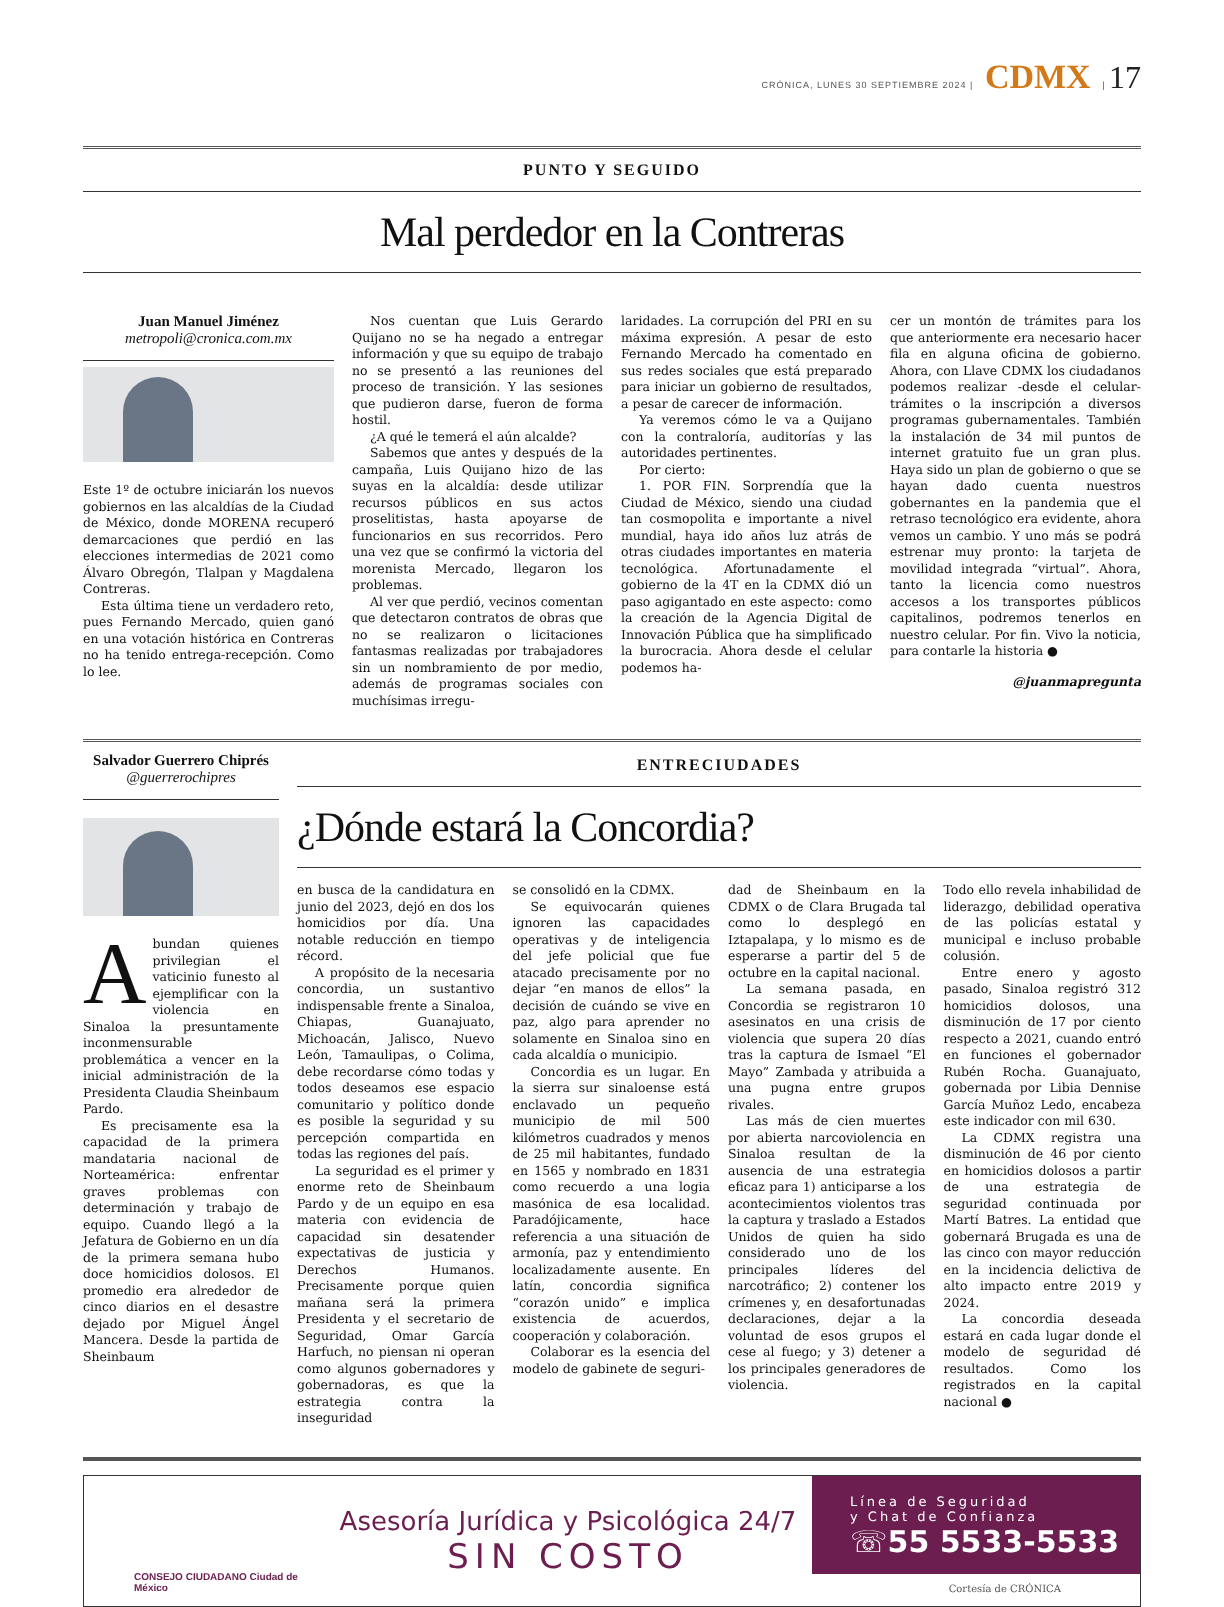CRÓNICA, LUNES 30 SEPTIEMBRE 2024 | CDMX | 17
PUNTO Y SEGUIDO
Mal perdedor en la Contreras
Juan Manuel Jiménez
metropoli@cronica.com.mx
Este 1º de octubre iniciarán los nuevos gobiernos en las alcaldías de la Ciudad de México, donde MORENA recuperó demarcaciones que perdió en las elecciones intermedias de 2021 como Álvaro Obregón, Tlalpan y Magdalena Contreras.
Esta última tiene un verdadero reto, pues Fernando Mercado, quien ganó en una votación histórica en Contreras no ha tenido entrega-recepción. Como lo lee.
Nos cuentan que Luis Gerardo Quijano no se ha negado a entregar información y que su equipo de trabajo no se presentó a las reuniones del proceso de transición. Y las sesiones que pudieron darse, fueron de forma hostil.
¿A qué le temerá el aún alcalde?
Sabemos que antes y después de la campaña, Luis Quijano hizo de las suyas en la alcaldía: desde utilizar recursos públicos en sus actos proselitistas, hasta apoyarse de funcionarios en sus recorridos. Pero una vez que se confirmó la victoria del morenista Mercado, llegaron los problemas.
Al ver que perdió, vecinos comentan que detectaron contratos de obras que no se realizaron o licitaciones fantasmas realizadas por trabajadores sin un nombramiento de por medio, además de programas sociales con muchísimas irregu-
laridades. La corrupción del PRI en su máxima expresión. A pesar de esto Fernando Mercado ha comentado en sus redes sociales que está preparado para iniciar un gobierno de resultados, a pesar de carecer de información.
Ya veremos cómo le va a Quijano con la contraloría, auditorías y las autoridades pertinentes.
Por cierto:
1. POR FIN. Sorprendía que la Ciudad de México, siendo una ciudad tan cosmopolita e importante a nivel mundial, haya ido años luz atrás de otras ciudades importantes en materia tecnológica. Afortunadamente el gobierno de la 4T en la CDMX dió un paso agigantado en este aspecto: como la creación de la Agencia Digital de Innovación Pública que ha simplificado la burocracia. Ahora desde el celular podemos ha-
cer un montón de trámites para los que anteriormente era necesario hacer fila en alguna oficina de gobierno. Ahora, con Llave CDMX los ciudadanos podemos realizar -desde el celular- trámites o la inscripción a diversos programas gubernamentales. También la instalación de 34 mil puntos de internet gratuito fue un gran plus. Haya sido un plan de gobierno o que se hayan dado cuenta nuestros gobernantes en la pandemia que el retraso tecnológico era evidente, ahora vemos un cambio. Y uno más se podrá estrenar muy pronto: la tarjeta de movilidad integrada “virtual”. Ahora, tanto la licencia como nuestros accesos a los transportes públicos capitalinos, podremos tenerlos en nuestro celular. Por fin. Vivo la noticia, para contarle la historia ●
@juanmapregunta
Salvador Guerrero Chiprés
@guerrerochipres
Abundan quienes privilegian el vaticinio funesto al ejemplificar con la violencia en Sinaloa la presuntamente inconmensurable problemática a vencer en la inicial administración de la Presidenta Claudia Sheinbaum Pardo.
Es precisamente esa la capacidad de la primera mandataria nacional de Norteamérica: enfrentar graves problemas con determinación y trabajo de equipo. Cuando llegó a la Jefatura de Gobierno en un día de la primera semana hubo doce homicidios dolosos. El promedio era alrededor de cinco diarios en el desastre dejado por Miguel Ángel Mancera. Desde la partida de Sheinbaum
ENTRECIUDADES
¿Dónde estará la Concordia?
en busca de la candidatura en junio del 2023, dejó en dos los homicidios por día. Una notable reducción en tiempo récord.
A propósito de la necesaria concordia, un sustantivo indispensable frente a Sinaloa, Chiapas, Guanajuato, Michoacán, Jalisco, Nuevo León, Tamaulipas, o Colima, debe recordarse cómo todas y todos deseamos ese espacio comunitario y político donde es posible la seguridad y su percepción compartida en todas las regiones del país.
La seguridad es el primer y enorme reto de Sheinbaum Pardo y de un equipo en esa materia con evidencia de capacidad sin desatender expectativas de justicia y Derechos Humanos. Precisamente porque quien mañana será la primera Presidenta y el secretario de Seguridad, Omar García Harfuch, no piensan ni operan como algunos gobernadores y gobernadoras, es que la estrategia contra la inseguridad
se consolidó en la CDMX.
Se equivocarán quienes ignoren las capacidades operativas y de inteligencia del jefe policial que fue atacado precisamente por no dejar “en manos de ellos” la decisión de cuándo se vive en paz, algo para aprender no solamente en Sinaloa sino en cada alcaldía o municipio.
Concordia es un lugar. En la sierra sur sinaloense está enclavado un pequeño municipio de mil 500 kilómetros cuadrados y menos de 25 mil habitantes, fundado en 1565 y nombrado en 1831 como recuerdo a una logia masónica de esa localidad. Paradójicamente, hace referencia a una situación de armonía, paz y entendimiento localizadamente ausente. En latín, concordia significa “corazón unido” e implica existencia de acuerdos, cooperación y colaboración.
Colaborar es la esencia del modelo de gabinete de seguri-
dad de Sheinbaum en la CDMX o de Clara Brugada tal como lo desplegó en Iztapalapa, y lo mismo es de esperarse a partir del 5 de octubre en la capital nacional.
La semana pasada, en Concordia se registraron 10 asesinatos en una crisis de violencia que supera 20 días tras la captura de Ismael “El Mayo” Zambada y atribuida a una pugna entre grupos rivales.
Las más de cien muertes por abierta narcoviolencia en Sinaloa resultan de la ausencia de una estrategia eficaz para 1) anticiparse a los acontecimientos violentos tras la captura y traslado a Estados Unidos de quien ha sido considerado uno de los principales líderes del narcotráfico; 2) contener los crímenes y, en desafortunadas declaraciones, dejar a la voluntad de esos grupos el cese al fuego; y 3) detener a los principales generadores de violencia.
Todo ello revela inhabilidad de liderazgo, debilidad operativa de las policías estatal y municipal e incluso probable colusión.
Entre enero y agosto pasado, Sinaloa registró 312 homicidios dolosos, una disminución de 17 por ciento respecto a 2021, cuando entró en funciones el gobernador Rubén Rocha. Guanajuato, gobernada por Libia Dennise García Muñoz Ledo, encabeza este indicador con mil 630.
La CDMX registra una disminución de 46 por ciento en homicidios dolosos a partir de una estrategia de seguridad continuada por Martí Batres. La entidad que gobernará Brugada es una de las cinco con mayor reducción en la incidencia delictiva de alto impacto entre 2019 y 2024.
La concordia deseada estará en cada lugar donde el modelo de seguridad dé resultados. Como los registrados en la capital nacional ●
CONSEJO CIUDADANO Ciudad de México
Asesoría Jurídica y Psicológica 24/7
SIN COSTO
Línea de Seguridad
y Chat de Confianza
☏55 5533-5533
Cortesía de CRÓNICA